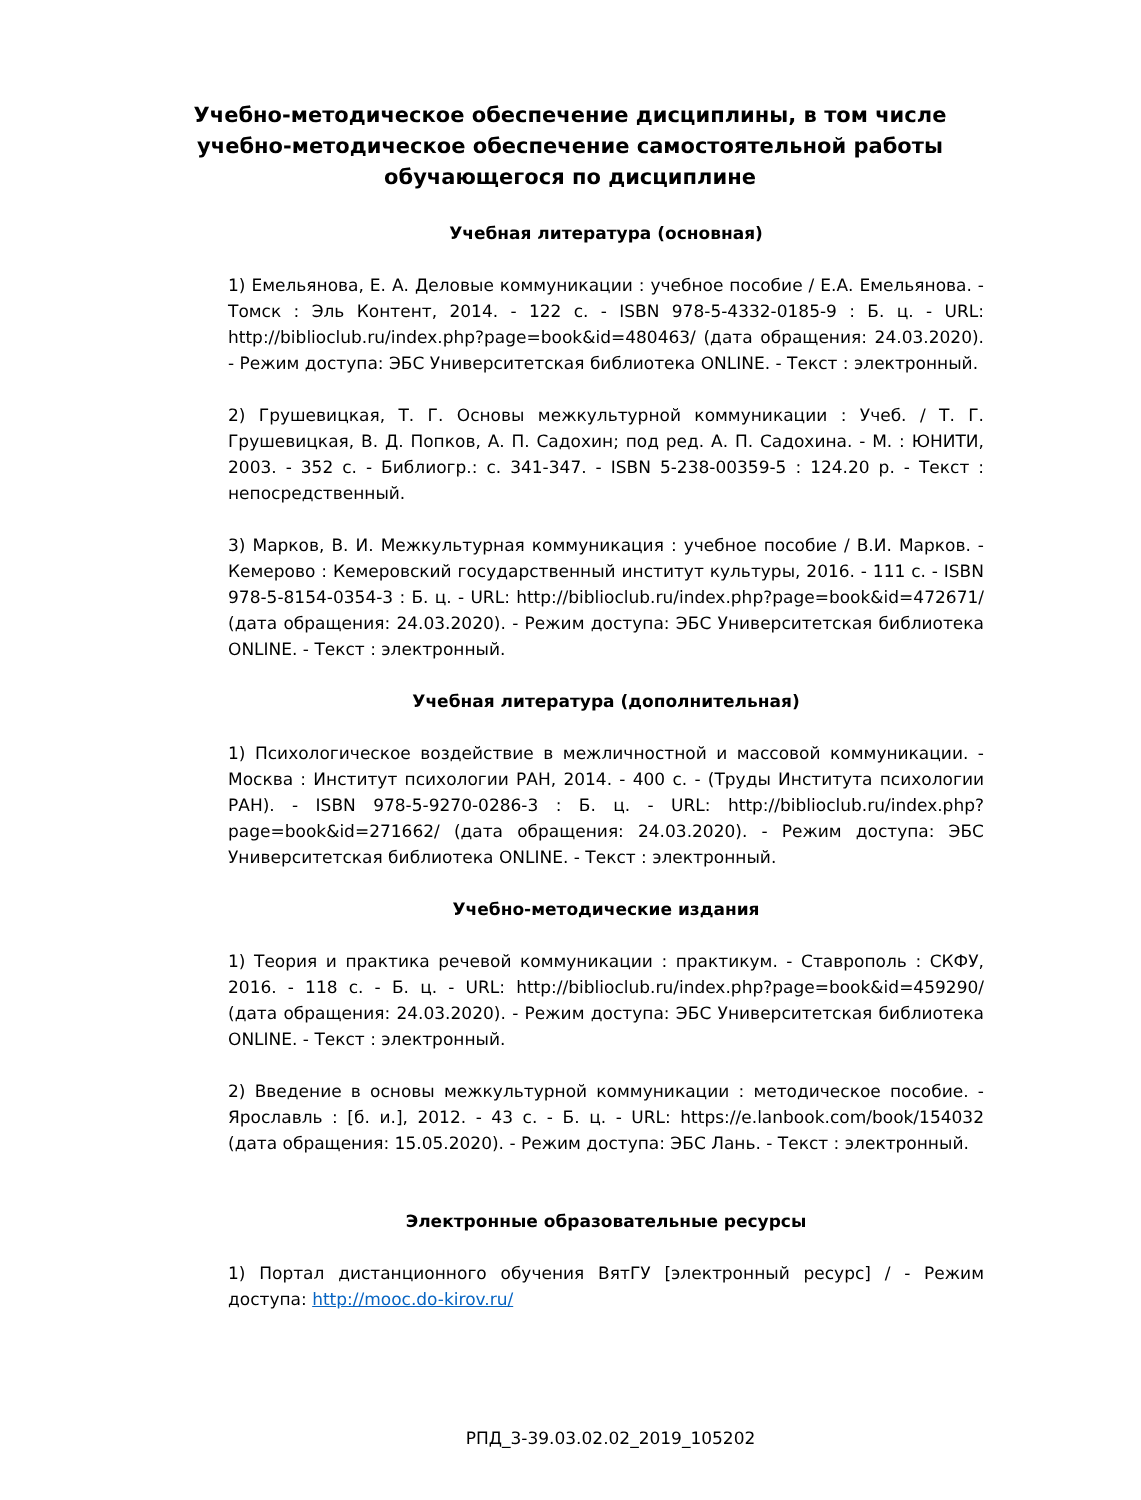Учебно-методическое обеспечение дисциплины, в том числе учебно-методическое обеспечение самостоятельной работы обучающегося по дисциплине
Учебная литература (основная)
1) Емельянова, Е. А. Деловые коммуникации : учебное пособие / Е.А. Емельянова. - Томск : Эль Контент, 2014. - 122 с. - ISBN 978-5-4332-0185-9 : Б. ц. - URL: http://biblioclub.ru/index.php?page=book&id=480463/ (дата обращения: 24.03.2020). - Режим доступа: ЭБС Университетская библиотека ONLINE. - Текст : электронный.
2) Грушевицкая, Т. Г. Основы межкультурной коммуникации : Учеб. / Т. Г. Грушевицкая, В. Д. Попков, А. П. Садохин; под ред. А. П. Садохина. - М. : ЮНИТИ, 2003. - 352 с. - Библиогр.: с. 341-347. - ISBN 5-238-00359-5 : 124.20 р. - Текст : непосредственный.
3) Марков, В. И. Межкультурная коммуникация : учебное пособие / В.И. Марков. - Кемерово : Кемеровский государственный институт культуры, 2016. - 111 с. - ISBN 978-5-8154-0354-3 : Б. ц. - URL: http://biblioclub.ru/index.php?page=book&id=472671/ (дата обращения: 24.03.2020). - Режим доступа: ЭБС Университетская библиотека ONLINE. - Текст : электронный.
Учебная литература (дополнительная)
1) Психологическое воздействие в межличностной и массовой коммуникации. - Москва : Институт психологии РАН, 2014. - 400 с. - (Труды Института психологии РАН). - ISBN 978-5-9270-0286-3 : Б. ц. - URL: http://biblioclub.ru/index.php?page=book&id=271662/ (дата обращения: 24.03.2020). - Режим доступа: ЭБС Университетская библиотека ONLINE. - Текст : электронный.
Учебно-методические издания
1) Теория и практика речевой коммуникации : практикум. - Ставрополь : СКФУ, 2016. - 118 с. - Б. ц. - URL: http://biblioclub.ru/index.php?page=book&id=459290/ (дата обращения: 24.03.2020). - Режим доступа: ЭБС Университетская библиотека ONLINE. - Текст : электронный.
2) Введение в основы межкультурной коммуникации : методическое пособие. - Ярославль : [б. и.], 2012. - 43 с. - Б. ц. - URL: https://e.lanbook.com/book/154032 (дата обращения: 15.05.2020). - Режим доступа: ЭБС Лань. - Текст : электронный.
Электронные образовательные ресурсы
1) Портал дистанционного обучения ВятГУ [электронный ресурс] / - Режим доступа: http://mooc.do-kirov.ru/
РПД_3-39.03.02.02_2019_105202